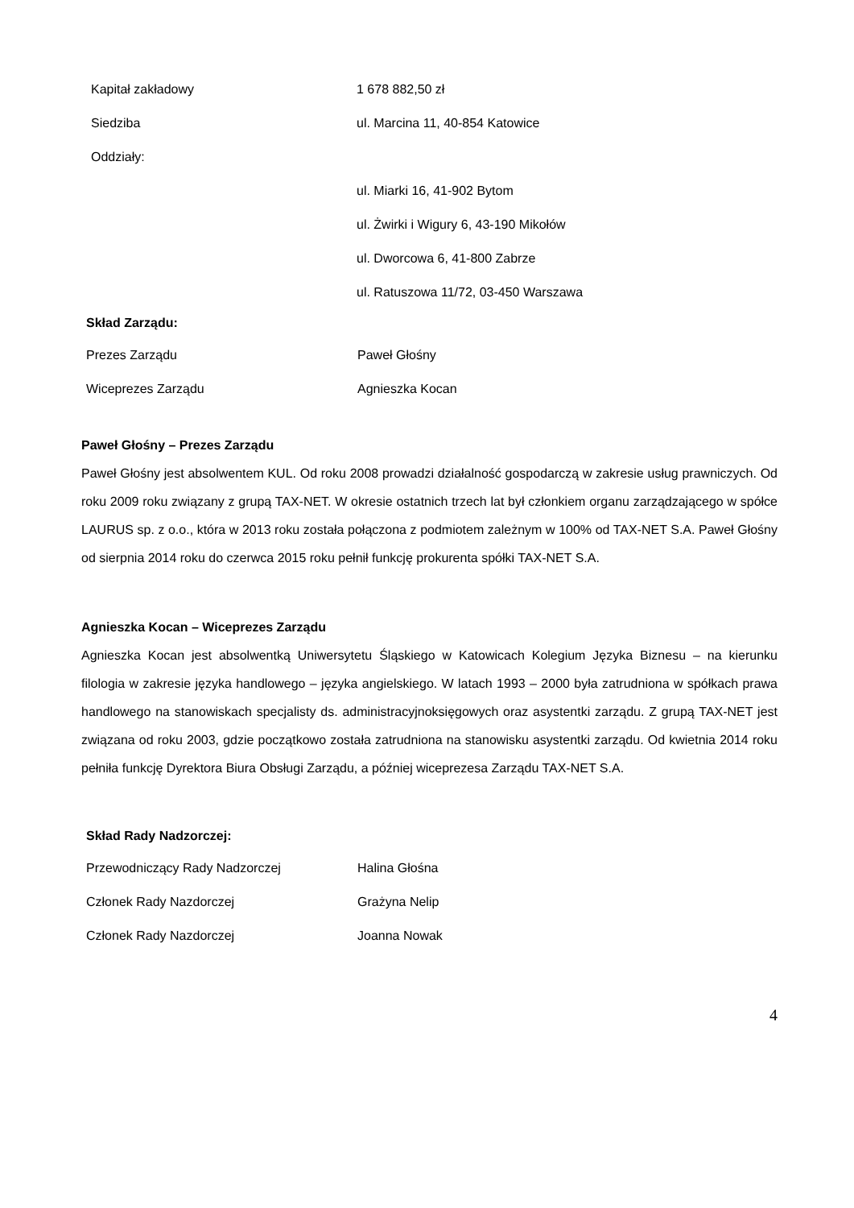| Kapitał zakładowy | 1 678 882,50 zł |
| Siedziba | ul. Marcina 11, 40-854 Katowice |
| Oddziały: | |
| | ul. Miarki 16, 41-902 Bytom |
| | ul. Żwirki i Wigury 6, 43-190 Mikołów |
| | ul. Dworcowa 6, 41-800 Zabrze |
| | ul. Ratuszowa 11/72, 03-450 Warszawa |
Skład Zarządu:
| Prezes Zarządu | Paweł Głośny |
| Wiceprezes Zarządu | Agnieszka Kocan |
Paweł Głośny – Prezes Zarządu
Paweł Głośny jest absolwentem KUL. Od roku 2008 prowadzi działalność gospodarczą w zakresie usług prawniczych. Od roku 2009 roku związany z grupą TAX-NET. W okresie ostatnich trzech lat był członkiem organu zarządzającego w spółce LAURUS sp. z o.o., która w 2013 roku została połączona z podmiotem zależnym w 100% od TAX-NET S.A. Paweł Głośny od sierpnia 2014 roku do czerwca 2015 roku pełnił funkcję prokurenta spółki TAX-NET S.A.
Agnieszka Kocan – Wiceprezes Zarządu
Agnieszka Kocan jest absolwentką Uniwersytetu Śląskiego w Katowicach Kolegium Języka Biznesu – na kierunku filologia w zakresie języka handlowego – języka angielskiego. W latach 1993 – 2000 była zatrudniona w spółkach prawa handlowego na stanowiskach specjalisty ds. administracyjnoksięgowych oraz asystentki zarządu. Z grupą TAX-NET jest związana od roku 2003, gdzie początkowo została zatrudniona na stanowisku asystentki zarządu. Od kwietnia 2014 roku pełniła funkcję Dyrektora Biura Obsługi Zarządu, a później wiceprezesa Zarządu TAX-NET S.A.
Skład Rady Nadzorczej:
| Przewodniczący Rady Nadzorczej | Halina Głośna |
| Członek Rady Nazdorczej | Grażyna Nelip |
| Członek Rady Nazdorczej | Joanna Nowak |
4